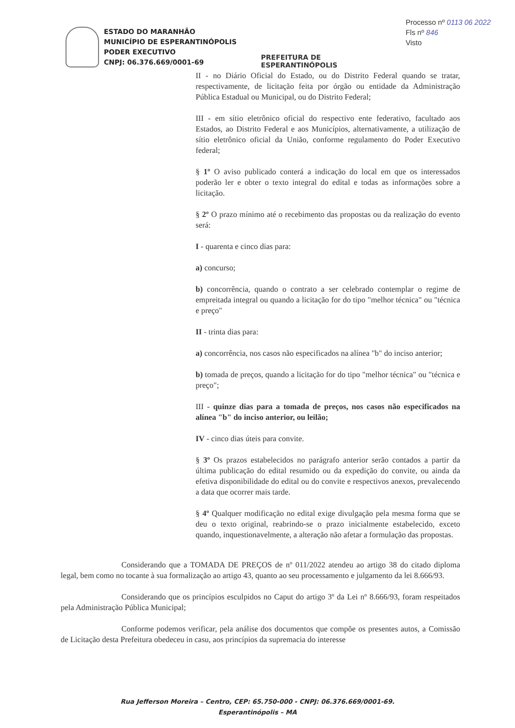ESTADO DO MARANHÃO
MUNICÍPIO DE ESPERANTINÓPOLIS
PODER EXECUTIVO
CNPJ: 06.376.669/0001-69
PREFEITURA DE
ESPERANTINÓPOLIS
Processo nº 0113 06 2022
Fls nº 846
Visto
II - no Diário Oficial do Estado, ou do Distrito Federal quando se tratar, respectivamente, de licitação feita por órgão ou entidade da Administração Pública Estadual ou Municipal, ou do Distrito Federal;
III - em sítio eletrônico oficial do respectivo ente federativo, facultado aos Estados, ao Distrito Federal e aos Municípios, alternativamente, a utilização de sítio eletrônico oficial da União, conforme regulamento do Poder Executivo federal;
§ 1º O aviso publicado conterá a indicação do local em que os interessados poderão ler e obter o texto integral do edital e todas as informações sobre a licitação.
§ 2º O prazo mínimo até o recebimento das propostas ou da realização do evento será:
I - quarenta e cinco dias para:
a) concurso;
b) concorrência, quando o contrato a ser celebrado contemplar o regime de empreitada integral ou quando a licitação for do tipo "melhor técnica" ou "técnica e preço"
II - trinta dias para:
a) concorrência, nos casos não especificados na alínea "b" do inciso anterior;
b) tomada de preços, quando a licitação for do tipo "melhor técnica" ou "técnica e preço";
III - quinze dias para a tomada de preços, nos casos não especificados na alínea "b" do inciso anterior, ou leilão;
IV - cinco dias úteis para convite.
§ 3º Os prazos estabelecidos no parágrafo anterior serão contados a partir da última publicação do edital resumido ou da expedição do convite, ou ainda da efetiva disponibilidade do edital ou do convite e respectivos anexos, prevalecendo a data que ocorrer mais tarde.
§ 4º Qualquer modificação no edital exige divulgação pela mesma forma que se deu o texto original, reabrindo-se o prazo inicialmente estabelecido, exceto quando, inquestionavelmente, a alteração não afetar a formulação das propostas.
Considerando que a TOMADA DE PREÇOS de nº 011/2022 atendeu ao artigo 38 do citado diploma legal, bem como no tocante à sua formalização ao artigo 43, quanto ao seu processamento e julgamento da lei 8.666/93.
Considerando que os princípios esculpidos no Caput do artigo 3º da Lei nº 8.666/93, foram respeitados pela Administração Pública Municipal;
Conforme podemos verificar, pela análise dos documentos que compõe os presentes autos, a Comissão de Licitação desta Prefeitura obedeceu in casu, aos princípios da supremacia do interesse
Rua Jefferson Moreira – Centro, CEP: 65.750-000 - CNPJ: 06.376.669/0001-69.
Esperantinópolis – MA